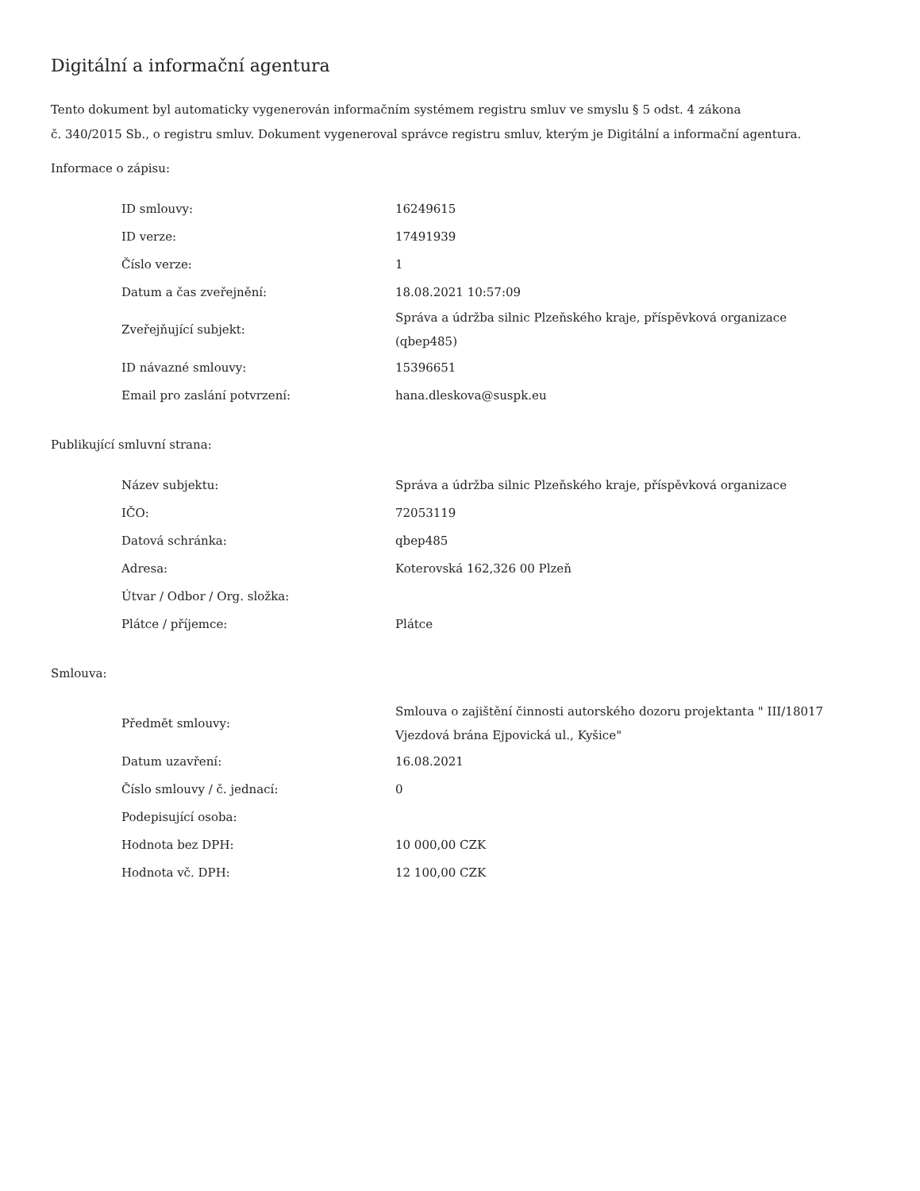Digitální a informační agentura
Tento dokument byl automaticky vygenerován informačním systémem registru smluv ve smyslu § 5 odst. 4 zákona
č. 340/2015 Sb., o registru smluv. Dokument vygeneroval správce registru smluv, kterým je Digitální a informační agentura.
Informace o zápisu:
| ID smlouvy: | 16249615 |
| ID verze: | 17491939 |
| Číslo verze: | 1 |
| Datum a čas zveřejnění: | 18.08.2021 10:57:09 |
| Zveřejňující subjekt: | Správa a údržba silnic Plzeňského kraje, příspěvková organizace (qbep485) |
| ID návazné smlouvy: | 15396651 |
| Email pro zaslání potvrzení: | hana.dleskova@suspk.eu |
Publikující smluvní strana:
| Název subjektu: | Správa a údržba silnic Plzeňského kraje, příspěvková organizace |
| IČO: | 72053119 |
| Datová schránka: | qbep485 |
| Adresa: | Koterovská 162,326 00 Plzeň |
| Útvar / Odbor / Org. složka: | |
| Plátce / příjemce: | Plátce |
Smlouva:
| Předmět smlouvy: | Smlouva o zajištění činnosti autorského dozoru projektanta " III/18017 Vjezdová brána Ejpovická ul., Kyšice" |
| Datum uzavření: | 16.08.2021 |
| Číslo smlouvy / č. jednací: | 0 |
| Podepisující osoba: | |
| Hodnota bez DPH: | 10 000,00 CZK |
| Hodnota vč. DPH: | 12 100,00 CZK |